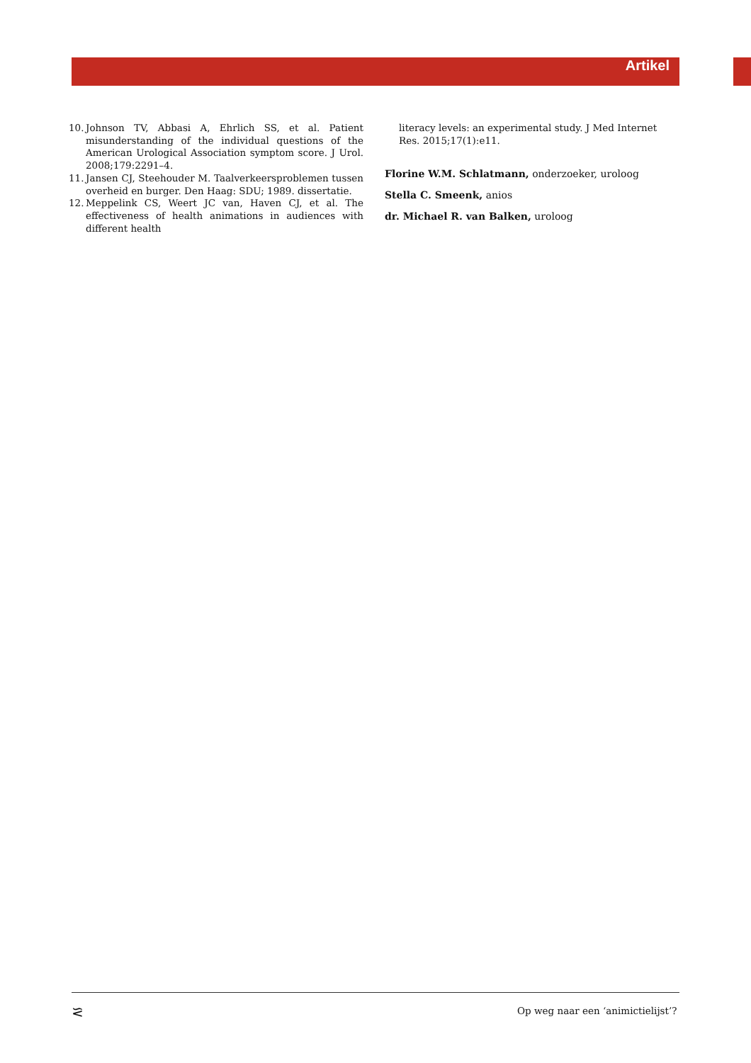Artikel
10. Johnson TV, Abbasi A, Ehrlich SS, et al. Patient misunderstanding of the individual questions of the American Urological Association symptom score. J Urol. 2008;179:2291–4.
11. Jansen CJ, Steehouder M. Taalverkeersproblemen tussen overheid en burger. Den Haag: SDU; 1989. dissertatie.
12. Meppelink CS, Weert JC van, Haven CJ, et al. The effectiveness of health animations in audiences with different health
literacy levels: an experimental study. J Med Internet Res. 2015;17(1):e11.
Florine W.M. Schlatmann, onderzoeker, uroloog
Stella C. Smeenk, anios
dr. Michael R. van Balken, uroloog
⪝
Op weg naar een ‘animictielijst’?